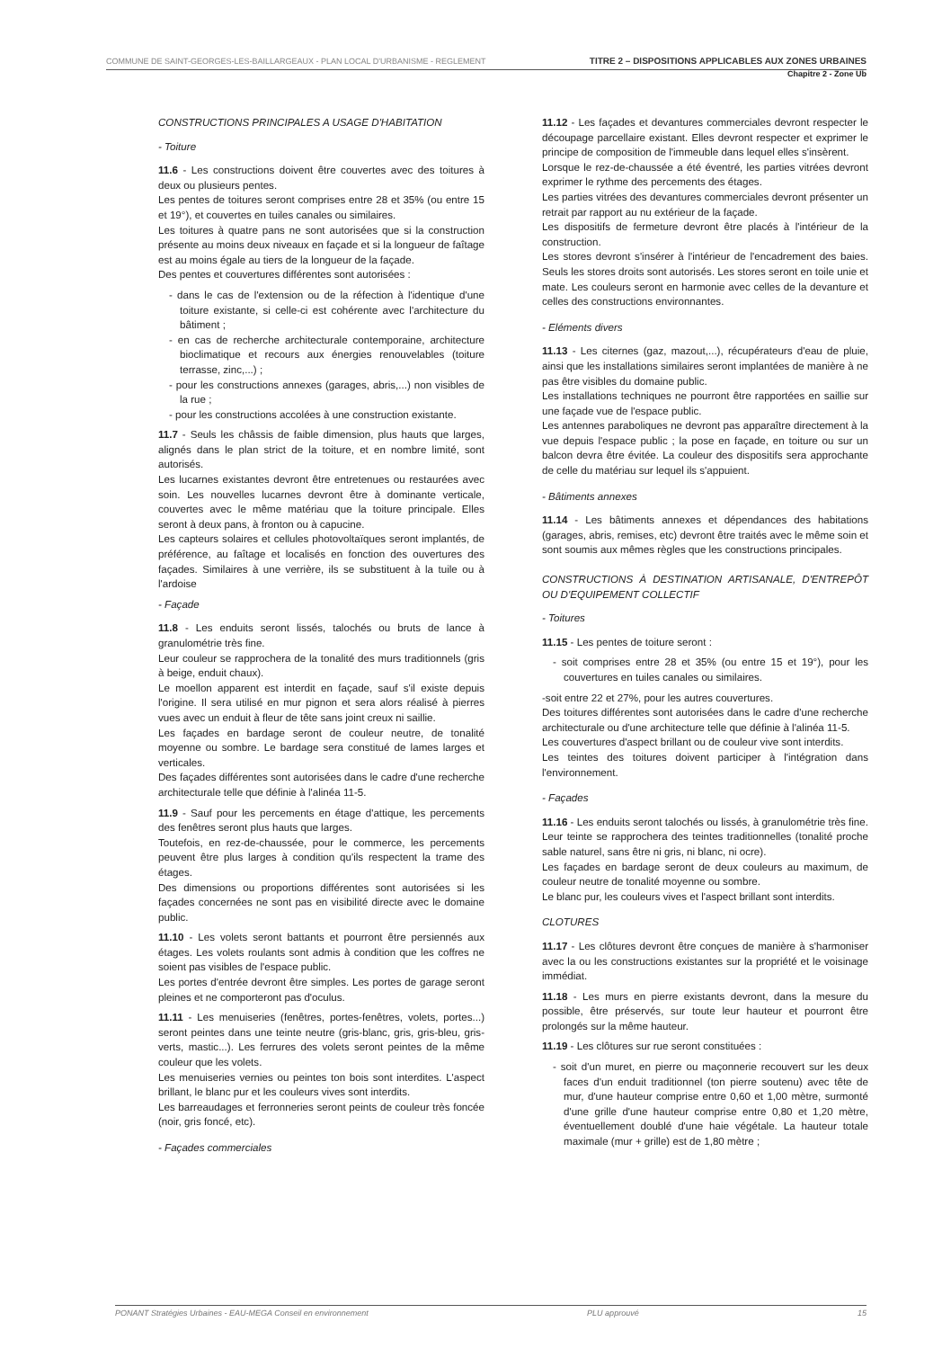COMMUNE DE SAINT-GEORGES-LES-BAILLARGEAUX - PLAN LOCAL D'URBANISME - REGLEMENT TITRE 2 – DISPOSITIONS APPLICABLES AUX ZONES URBAINES
Chapitre 2 - Zone Ub
CONSTRUCTIONS PRINCIPALES A USAGE D'HABITATION
- Toiture
11.6 - Les constructions doivent être couvertes avec des toitures à deux ou plusieurs pentes.
Les pentes de toitures seront comprises entre 28 et 35% (ou entre 15 et 19°), et couvertes en tuiles canales ou similaires.
Les toitures à quatre pans ne sont autorisées que si la construction présente au moins deux niveaux en façade et si la longueur de faîtage est au moins égale au tiers de la longueur de la façade.
Des pentes et couvertures différentes sont autorisées :
- dans le cas de l'extension ou de la réfection à l'identique d'une toiture existante, si celle-ci est cohérente avec l'architecture du bâtiment ;
- en cas de recherche architecturale contemporaine, architecture bioclimatique et recours aux énergies renouvelables (toiture terrasse, zinc,...) ;
- pour les constructions annexes (garages, abris,...) non visibles de la rue ;
- pour les constructions accolées à une construction existante.
11.7 - Seuls les châssis de faible dimension, plus hauts que larges, alignés dans le plan strict de la toiture, et en nombre limité, sont autorisés.
Les lucarnes existantes devront être entretenues ou restaurées avec soin. Les nouvelles lucarnes devront être à dominante verticale, couvertes avec le même matériau que la toiture principale. Elles seront à deux pans, à fronton ou à capucine.
Les capteurs solaires et cellules photovoltaïques seront implantés, de préférence, au faîtage et localisés en fonction des ouvertures des façades. Similaires à une verrière, ils se substituent à la tuile ou à l'ardoise
- Façade
11.8 - Les enduits seront lissés, talochés ou bruts de lance à granulométrie très fine.
Leur couleur se rapprochera de la tonalité des murs traditionnels (gris à beige, enduit chaux).
Le moellon apparent est interdit en façade, sauf s'il existe depuis l'origine. Il sera utilisé en mur pignon et sera alors réalisé à pierres vues avec un enduit à fleur de tête sans joint creux ni saillie.
Les façades en bardage seront de couleur neutre, de tonalité moyenne ou sombre. Le bardage sera constitué de lames larges et verticales.
Des façades différentes sont autorisées dans le cadre d'une recherche architecturale telle que définie à l'alinéa 11-5.
11.9 - Sauf pour les percements en étage d'attique, les percements des fenêtres seront plus hauts que larges.
Toutefois, en rez-de-chaussée, pour le commerce, les percements peuvent être plus larges à condition qu'ils respectent la trame des étages.
Des dimensions ou proportions différentes sont autorisées si les façades concernées ne sont pas en visibilité directe avec le domaine public.
11.10 - Les volets seront battants et pourront être persiennés aux étages. Les volets roulants sont admis à condition que les coffres ne soient pas visibles de l'espace public.
Les portes d'entrée devront être simples. Les portes de garage seront pleines et ne comporteront pas d'oculus.
11.11 - Les menuiseries (fenêtres, portes-fenêtres, volets, portes...) seront peintes dans une teinte neutre (gris-blanc, gris, gris-bleu, gris-verts, mastic...). Les ferrures des volets seront peintes de la même couleur que les volets.
Les menuiseries vernies ou peintes ton bois sont interdites. L'aspect brillant, le blanc pur et les couleurs vives sont interdits.
Les barreaudages et ferronneries seront peints de couleur très foncée (noir, gris foncé, etc).
- Façades commerciales
11.12 - Les façades et devantures commerciales devront respecter le découpage parcellaire existant. Elles devront respecter et exprimer le principe de composition de l'immeuble dans lequel elles s'insèrent.
Lorsque le rez-de-chaussée a été éventré, les parties vitrées devront exprimer le rythme des percements des étages.
Les parties vitrées des devantures commerciales devront présenter un retrait par rapport au nu extérieur de la façade.
Les dispositifs de fermeture devront être placés à l'intérieur de la construction.
Les stores devront s'insérer à l'intérieur de l'encadrement des baies. Seuls les stores droits sont autorisés. Les stores seront en toile unie et mate. Les couleurs seront en harmonie avec celles de la devanture et celles des constructions environnantes.
- Eléments divers
11.13 - Les citernes (gaz, mazout,...), récupérateurs d'eau de pluie, ainsi que les installations similaires seront implantées de manière à ne pas être visibles du domaine public.
Les installations techniques ne pourront être rapportées en saillie sur une façade vue de l'espace public.
Les antennes paraboliques ne devront pas apparaître directement à la vue depuis l'espace public ; la pose en façade, en toiture ou sur un balcon devra être évitée. La couleur des dispositifs sera approchante de celle du matériau sur lequel ils s'appuient.
- Bâtiments annexes
11.14 - Les bâtiments annexes et dépendances des habitations (garages, abris, remises, etc) devront être traités avec le même soin et sont soumis aux mêmes règles que les constructions principales.
CONSTRUCTIONS À DESTINATION ARTISANALE, D'ENTREPÔT OU D'EQUIPEMENT COLLECTIF
- Toitures
11.15 - Les pentes de toiture seront :
- soit comprises entre 28 et 35% (ou entre 15 et 19°), pour les couvertures en tuiles canales ou similaires.
-soit entre 22 et 27%, pour les autres couvertures.
Des toitures différentes sont autorisées dans le cadre d'une recherche architecturale ou d'une architecture telle que définie à l'alinéa 11-5.
Les couvertures d'aspect brillant ou de couleur vive sont interdits.
Les teintes des toitures doivent participer à l'intégration dans l'environnement.
- Façades
11.16 - Les enduits seront talochés ou lissés, à granulométrie très fine. Leur teinte se rapprochera des teintes traditionnelles (tonalité proche sable naturel, sans être ni gris, ni blanc, ni ocre).
Les façades en bardage seront de deux couleurs au maximum, de couleur neutre de tonalité moyenne ou sombre.
Le blanc pur, les couleurs vives et l'aspect brillant sont interdits.
CLOTURES
11.17 - Les clôtures devront être conçues de manière à s'harmoniser avec la ou les constructions existantes sur la propriété et le voisinage immédiat.
11.18 - Les murs en pierre existants devront, dans la mesure du possible, être préservés, sur toute leur hauteur et pourront être prolongés sur la même hauteur.
11.19 - Les clôtures sur rue seront constituées :
- soit d'un muret, en pierre ou maçonnerie recouvert sur les deux faces d'un enduit traditionnel (ton pierre soutenu) avec tête de mur, d'une hauteur comprise entre 0,60 et 1,00 mètre, surmonté d'une grille d'une hauteur comprise entre 0,80 et 1,20 mètre, éventuellement doublé d'une haie végétale. La hauteur totale maximale (mur + grille) est de 1,80 mètre ;
PONANT Stratégies Urbaines - EAU-MEGA Conseil en environnement PLU approuvé 15